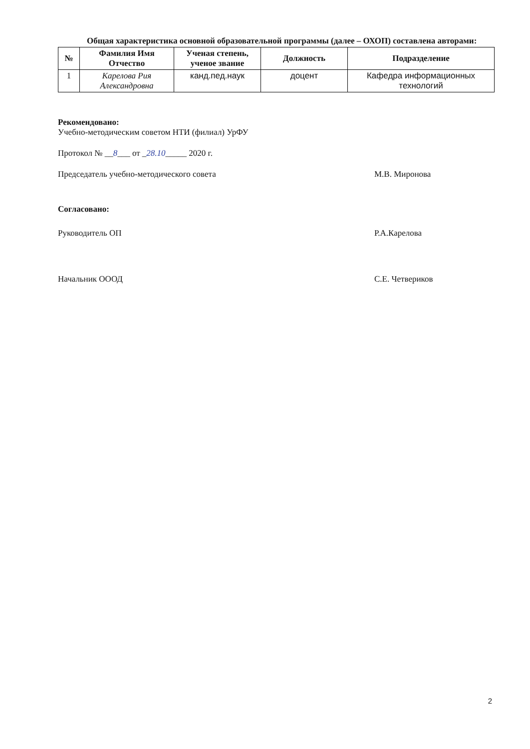Общая характеристика основной образовательной программы (далее – ОХОП) составлена авторами:
| № | Фамилия Имя Отчество | Ученая степень, ученое звание | Должность | Подразделение |
| --- | --- | --- | --- | --- |
| 1 | Карелова Рия Александровна | канд.пед.наук | доцент | Кафедра информационных технологий |
Рекомендовано:
Учебно-методическим советом НТИ (филиал) УрФУ
Протокол № __8___ от _28.10_____ 2020 г.
Председатель учебно-методического совета М.В. Миронова
Согласовано:
Руководитель ОП Р.А.Карелова
Начальник ОООД С.Е. Четвериков
2